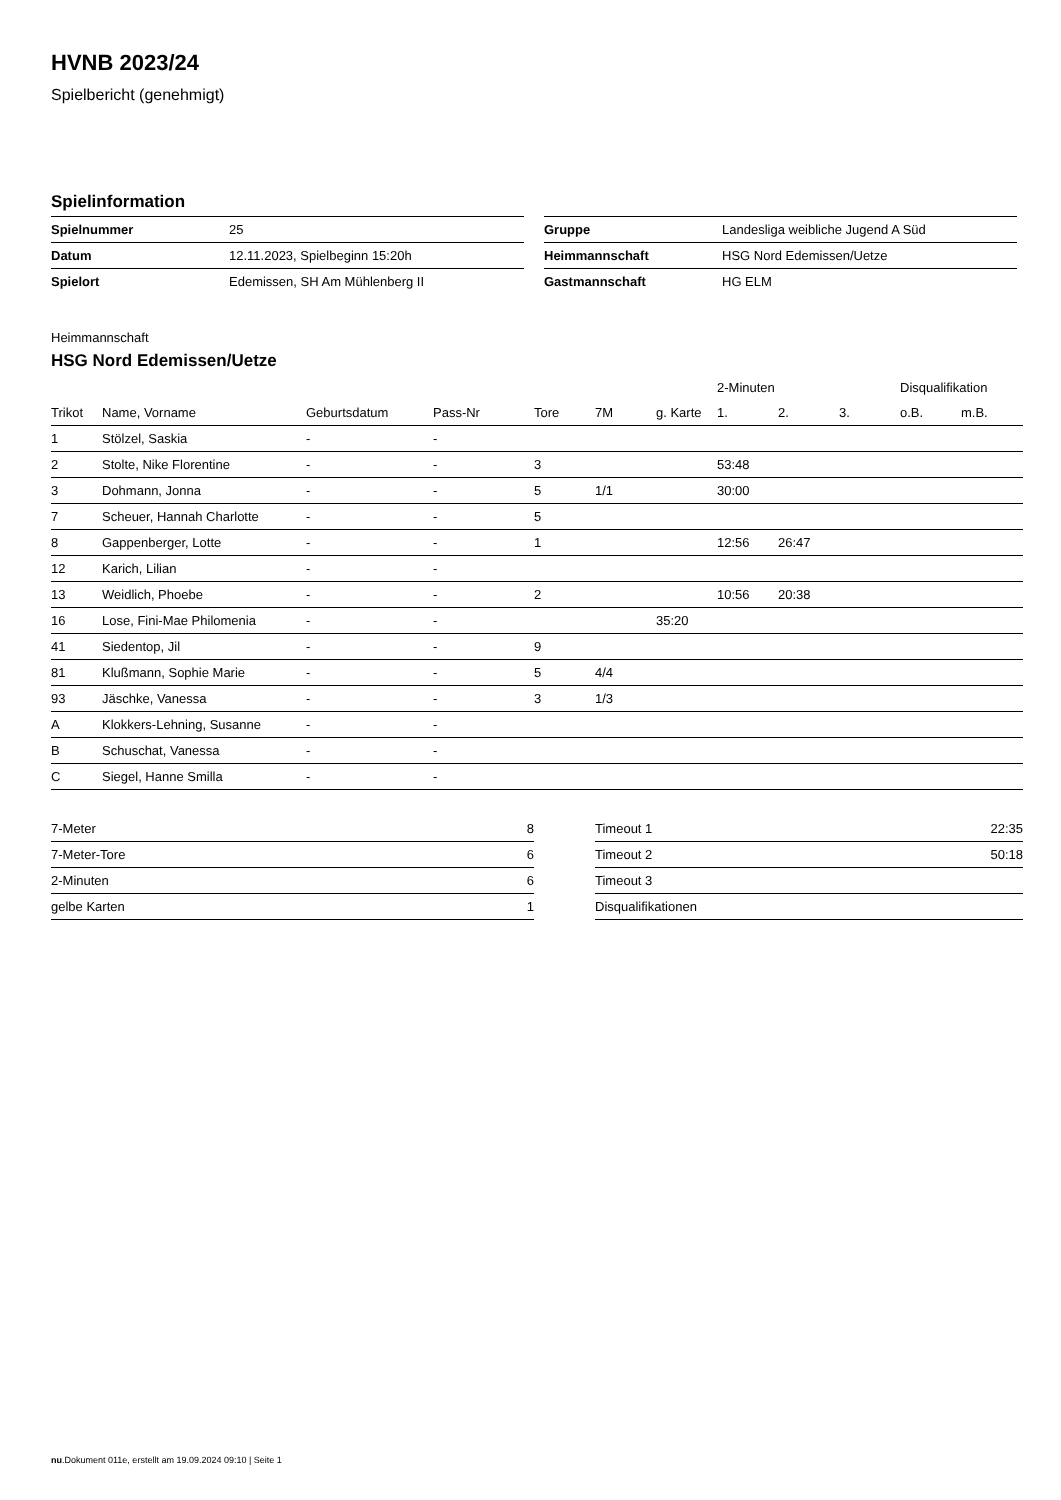HVNB 2023/24
Spielbericht (genehmigt)
Spielinformation
| Spielnummer | 25 |
| Datum | 12.11.2023, Spielbeginn 15:20h |
| Spielort | Edemissen, SH Am Mühlenberg II |
| Gruppe | Landesliga weibliche Jugend A Süd |
| Heimmannschaft | HSG Nord Edemissen/Uetze |
| Gastmannschaft | HG ELM |
Heimmannschaft
HSG Nord Edemissen/Uetze
| | | | | | | | 2-Minuten | | | Disqualifikation | |
| --- | --- | --- | --- | --- | --- | --- | --- | --- | --- | --- | --- |
| Trikot | Name, Vorname | Geburtsdatum | Pass-Nr | Tore | 7M | g. Karte | 1. | 2. | 3. | o.B. | m.B. |
| 1 | Stölzel, Saskia | - | - | | | | | | | | |
| 2 | Stolte, Nike Florentine | - | - | 3 | | | 53:48 | | | | |
| 3 | Dohmann, Jonna | - | - | 5 | 1/1 | | 30:00 | | | | |
| 7 | Scheuer, Hannah Charlotte | - | - | 5 | | | | | | | |
| 8 | Gappenberger, Lotte | - | - | 1 | | | 12:56 | 26:47 | | | |
| 12 | Karich, Lilian | - | - | | | | | | | | |
| 13 | Weidlich, Phoebe | - | - | 2 | | | 10:56 | 20:38 | | | |
| 16 | Lose, Fini-Mae Philomenia | - | - | | | 35:20 | | | | | |
| 41 | Siedentop, Jil | - | - | 9 | | | | | | | |
| 81 | Klußmann, Sophie Marie | - | - | 5 | 4/4 | | | | | | |
| 93 | Jäschke, Vanessa | - | - | 3 | 1/3 | | | | | | |
| A | Klokkers-Lehning, Susanne | - | - | | | | | | | | |
| B | Schuschat, Vanessa | - | - | | | | | | | | |
| C | Siegel, Hanne Smilla | - | - | | | | | | | | |
| 7-Meter | 8 |
| 7-Meter-Tore | 6 |
| 2-Minuten | 6 |
| gelbe Karten | 1 |
| Timeout 1 | 22:35 |
| Timeout 2 | 50:18 |
| Timeout 3 | |
| Disqualifikationen | |
nu.Dokument 011e, erstellt am 19.09.2024 09:10 | Seite 1